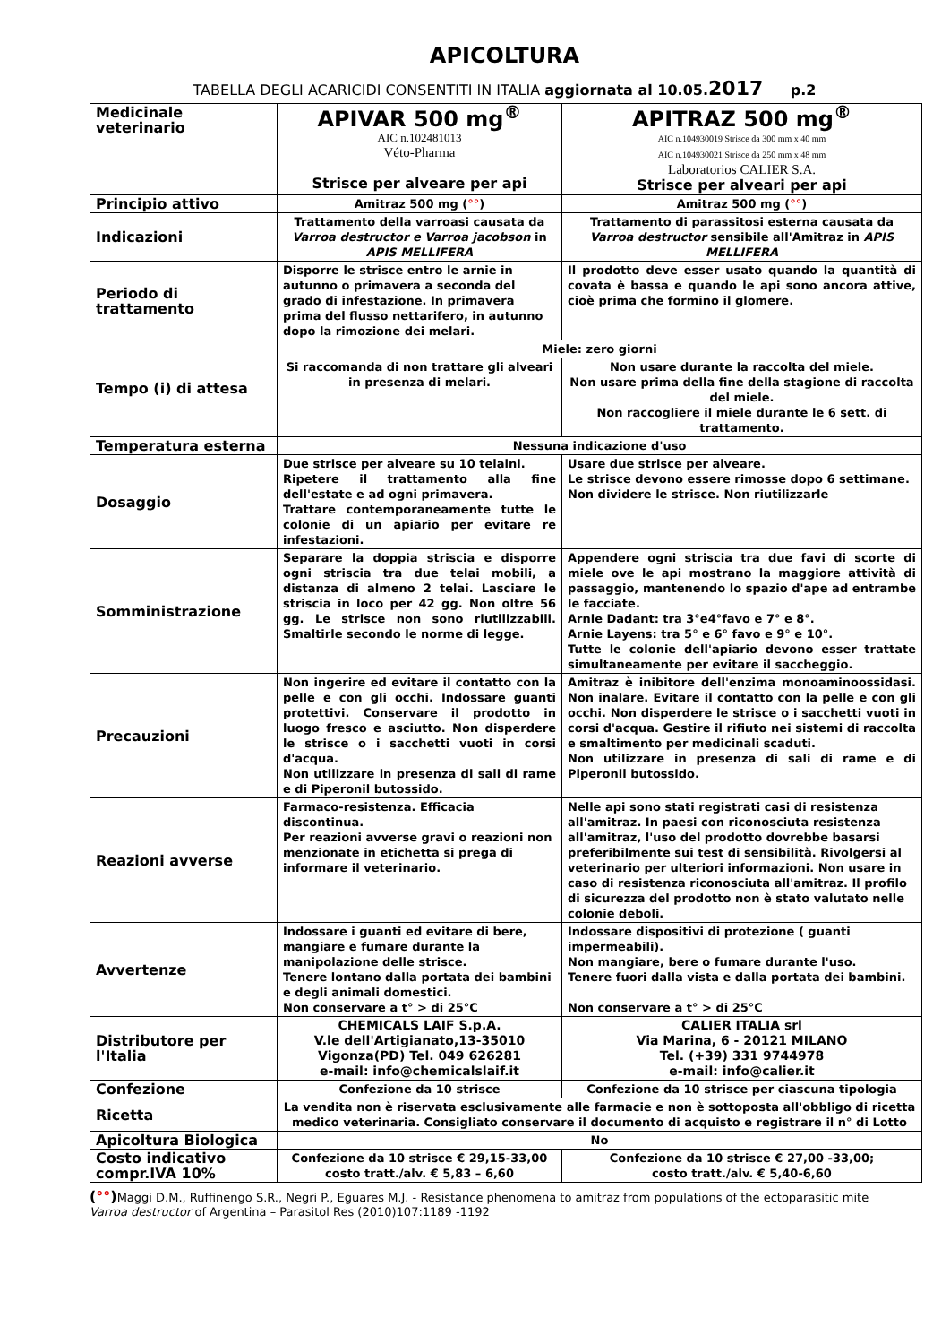APICOLTURA
TABELLA DEGLI ACARICIDI CONSENTITI IN ITALIA aggiornata al 10.05.2017 p.2
| Medicinale veterinario | APIVAR 500 mg<sup>®</sup> AIC n.102481013 Véto-Pharma Strisce per alveare per api | APITRAZ 500 mg<sup>®</sup> AIC n.104930019 Strisce da 300 mm x 40 mm AIC n.104930021 Strisce da 250 mm x 48 mm Laboratorios CALIER S.A. Strisce per alveari per api |
| Principio attivo | Amitraz 500 mg ( °° ) | Amitraz 500 mg ( °° ) |
| Indicazioni | Trattamento della varroasi causata da Varroa destructor e Varroa jacobson in APIS MELLIFERA | Trattamento di parassitosi esterna causata da Varroa destructor sensibile all'Amitraz in APIS MELLIFERA |
| Periodo di trattamento | Disporre le strisce entro le arnie in autunno o primavera a seconda del grado di infestazione. In primavera prima del flusso nettarifero, in autunno dopo la rimozione dei melari. | Il prodotto deve esser usato quando la quantità di covata è bassa e quando le api sono ancora attive, cioè prima che formino il glomere. |
| Tempo (i) di attesa | Miele: zero giorni | |
| | Si raccomanda di non trattare gli alveari in presenza di melari. | Non usare durante la raccolta del miele. Non usare prima della fine della stagione di raccolta del miele. Non raccogliere il miele durante le 6 sett. di trattamento. |
| Temperatura esterna | Nessuna indicazione d'uso | |
| Dosaggio | Due strisce per alveare su 10 telaini. Ripetere il trattamento alla fine dell'estate e ad ogni primavera. Trattare contemporaneamente tutte le colonie di un apiario per evitare re infestazioni. | Usare due strisce per alveare. Le strisce devono essere rimosse dopo 6 settimane. Non dividere le strisce. Non riutilizzarle |
| Somministrazione | Separare la doppia striscia e disporre ogni striscia tra due telai mobili, a distanza di almeno 2 telai. Lasciare le striscia in loco per 42 gg. Non oltre 56 gg. Le strisce non sono riutilizzabili. Smaltirle secondo le norme di legge. | Appendere ogni striscia tra due favi di scorte di miele ove le api mostrano la maggiore attività di passaggio, mantenendo lo spazio d'ape ad entrambe le facciate. Arnie Dadant: tra 3°e4°favo e 7° e 8°. Arnie Layens: tra 5° e 6° favo e 9° e 10°. Tutte le colonie dell'apiario devono esser trattate simultaneamente per evitare il saccheggio. |
| Precauzioni | Non ingerire ed evitare il contatto con la pelle e con gli occhi. Indossare guanti protettivi. Conservare il prodotto in luogo fresco e asciutto. Non disperdere le strisce o i sacchetti vuoti in corsi d'acqua. Non utilizzare in presenza di sali di rame e di Piperonil butossido. | Amitraz è inibitore dell'enzima monoaminoossidasi. Non inalare. Evitare il contatto con la pelle e con gli occhi. Non disperdere le strisce o i sacchetti vuoti in corsi d'acqua. Gestire il rifiuto nei sistemi di raccolta e smaltimento per medicinali scaduti. Non utilizzare in presenza di sali di rame e di Piperonil butossido. |
| Reazioni avverse | Farmaco-resistenza. Efficacia discontinua. Per reazioni avverse gravi o reazioni non menzionate in etichetta si prega di informare il veterinario. | Nelle api sono stati registrati casi di resistenza all'amitraz. In paesi con riconosciuta resistenza all'amitraz, l'uso del prodotto dovrebbe basarsi preferibilmente sui test di sensibilità. Rivolgersi al veterinario per ulteriori informazioni. Non usare in caso di resistenza riconosciuta all'amitraz. Il profilo di sicurezza del prodotto non è stato valutato nelle colonie deboli. |
| Avvertenze | Indossare i guanti ed evitare di bere, mangiare e fumare durante la manipolazione delle strisce. Tenere lontano dalla portata dei bambini e degli animali domestici. Non conservare a t° > di 25°C | Indossare dispositivi di protezione ( guanti impermeabili). Non mangiare, bere o fumare durante l'uso. Tenere fuori dalla vista e dalla portata dei bambini. Non conservare a t° > di 25°C |
| Distributore per l'Italia | CHEMICALS LAIF S.p.A. V.le dell'Artigianato,13-35010 Vigonza(PD) Tel. 049 626281 e-mail: info@chemicalslaif.it | CALIER ITALIA srl Via Marina, 6 - 20121 MILANO Tel. (+39) 331 9744978 e-mail: info@calier.it |
| Confezione | Confezione da 10 strisce | Confezione da 10 strisce per ciascuna tipologia |
| Ricetta | La vendita non è riservata esclusivamente alle farmacie e non è sottoposta all'obbligo di ricetta medico veterinaria. Consigliato conservare il documento di acquisto e registrare il n° di Lotto | |
| Apicoltura Biologica | No | |
| Costo indicativo compr.IVA 10% | Confezione da 10 strisce € 29,15-33,00 costo tratt./alv. € 5,83 – 6,60 | Confezione da 10 strisce € 27,00 -33,00; costo tratt./alv. € 5,40-6,60 |
(°°) Maggi D.M., Ruffinengo S.R., Negri P., Eguares M.J. - Resistance phenomena to amitraz from populations of the ectoparasitic mite Varroa destructor of Argentina – Parasitol Res (2010)107:1189 -1192